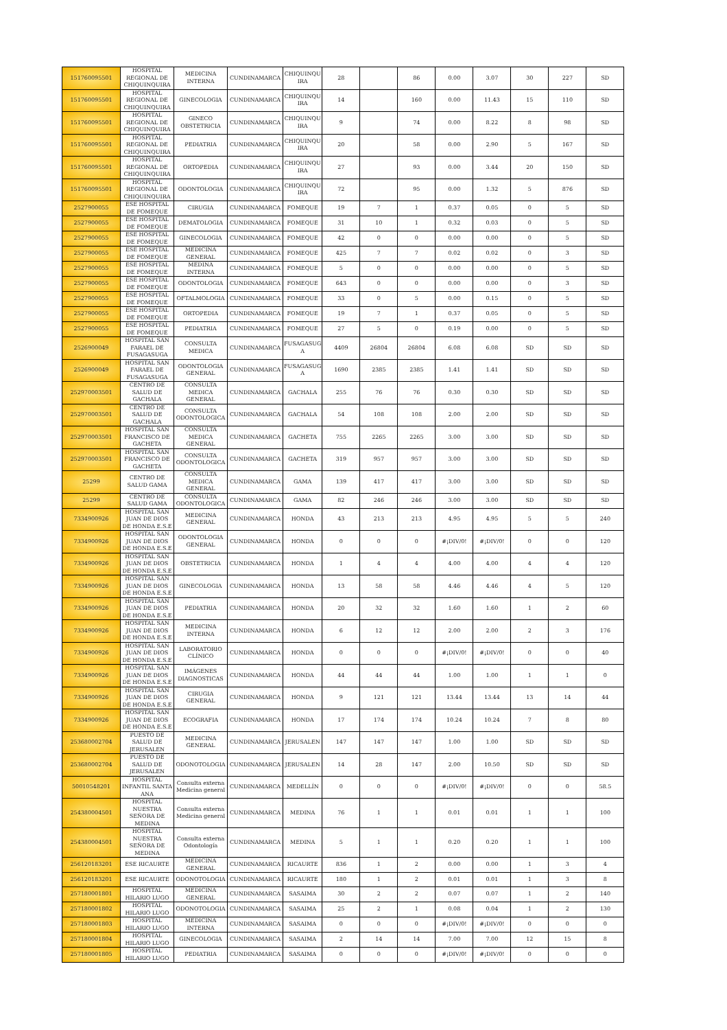| 151760095501 | HOSPITAL REGIONAL DE CHIQUINQUIRA | MEDICINA INTERNA | CUNDINAMARCA | CHIQUINQU IRA | 28 | | 86 | 0.00 | 3.07 | 30 | 227 | SD |
| 151760095501 | HOSPITAL REGIONAL DE CHIQUINQUIRA | GINECOLOGIA | CUNDINAMARCA | CHIQUINQU IRA | 14 | | 160 | 0.00 | 11.43 | 15 | 110 | SD |
| 151760095501 | HOSPITAL REGIONAL DE CHIQUINQUIRA | GINECO OBSTETRICIA | CUNDINAMARCA | CHIQUINQU IRA | 9 | | 74 | 0.00 | 8.22 | 8 | 98 | SD |
| 151760095501 | HOSPITAL REGIONAL DE CHIQUINQUIRA | PEDIATRIA | CUNDINAMARCA | CHIQUINQU IRA | 20 | | 58 | 0.00 | 2.90 | 5 | 167 | SD |
| 151760095501 | HOSPITAL REGIONAL DE CHIQUINQUIRA | ORTOPEDIA | CUNDINAMARCA | CHIQUINQU IRA | 27 | | 93 | 0.00 | 3.44 | 20 | 150 | SD |
| 151760095501 | HOSPITAL REGIONAL DE CHIQUINQUIRA | ODONTOLOGIA | CUNDINAMARCA | CHIQUINQU IRA | 72 | | 95 | 0.00 | 1.32 | 5 | 876 | SD |
| 2527900055 | ESE HOSPITAL DE FOMEQUE | CIRUGIA | CUNDINAMARCA | FOMEQUE | 19 | 7 | 1 | 0.37 | 0.05 | 0 | 5 | SD |
| 2527900055 | ESE HOSPITAL DE FOMEQUE | DEMATOLOGIA | CUNDINAMARCA | FOMEQUE | 31 | 10 | 1 | 0.32 | 0.03 | 0 | 5 | SD |
| 2527900055 | ESE HOSPITAL DE FOMEQUE | GINECOLOGIA | CUNDINAMARCA | FOMEQUE | 42 | 0 | 0 | 0.00 | 0.00 | 0 | 5 | SD |
| 2527900055 | ESE HOSPITAL DE FOMEQUE | MEDICINA GENERAL | CUNDINAMARCA | FOMEQUE | 425 | 7 | 7 | 0.02 | 0.02 | 0 | 3 | SD |
| 2527900055 | ESE HOSPITAL DE FOMEQUE | MEDINA INTERNA | CUNDINAMARCA | FOMEQUE | 5 | 0 | 0 | 0.00 | 0.00 | 0 | 5 | SD |
| 2527900055 | ESE HOSPITAL DE FOMEQUE | ODONTOLOGIA | CUNDINAMARCA | FOMEQUE | 643 | 0 | 0 | 0.00 | 0.00 | 0 | 3 | SD |
| 2527900055 | ESE HOSPITAL DE FOMEQUE | OFTALMOLOGIA | CUNDINAMARCA | FOMEQUE | 33 | 0 | 5 | 0.00 | 0.15 | 0 | 5 | SD |
| 2527900055 | ESE HOSPITAL DE FOMEQUE | ORTOPEDIA | CUNDINAMARCA | FOMEQUE | 19 | 7 | 1 | 0.37 | 0.05 | 0 | 5 | SD |
| 2527900055 | ESE HOSPITAL DE FOMEQUE | PEDIATRIA | CUNDINAMARCA | FOMEQUE | 27 | 5 | 0 | 0.19 | 0.00 | 0 | 5 | SD |
| 2526900049 | HOSPITAL SAN FARAEL DE FUSAGASUGA | CONSULTA MEDICA | CUNDINAMARCA | FUSAGASUG A | 4409 | 26804 | 26804 | 6.08 | 6.08 | SD | SD | SD |
| 2526900049 | HOSPITAL SAN FARAEL DE FUSAGASUGA | ODONTOLOGIA GENERAL | CUNDINAMARCA | FUSAGASUG A | 1690 | 2385 | 2385 | 1.41 | 1.41 | SD | SD | SD |
| 252970003501 | CENTRO DE SALUD DE GACHALA | CONSULTA MEDICA GENERAL | CUNDINAMARCA | GACHALA | 255 | 76 | 76 | 0.30 | 0.30 | SD | SD | SD |
| 252970003501 | CENTRO DE SALUD DE GACHALA | CONSULTA ODONTOLOGICA | CUNDINAMARCA | GACHALA | 54 | 108 | 108 | 2.00 | 2.00 | SD | SD | SD |
| 252970003501 | HOSPITAL SAN FRANCISCO DE GACHETA | CONSULTA MEDICA GENERAL | CUNDINAMARCA | GACHETA | 755 | 2265 | 2265 | 3.00 | 3.00 | SD | SD | SD |
| 252970003501 | HOSPITAL SAN FRANCISCO DE GACHETA | CONSULTA ODONTOLOGICA | CUNDINAMARCA | GACHETA | 319 | 957 | 957 | 3.00 | 3.00 | SD | SD | SD |
| 25299 | CENTRO DE SALUD GAMA | CONSULTA MEDICA GENERAL | CUNDINAMARCA | GAMA | 139 | 417 | 417 | 3.00 | 3.00 | SD | SD | SD |
| 25299 | CENTRO DE SALUD GAMA | CONSULTA ODONTOLOGICA | CUNDINAMARCA | GAMA | 82 | 246 | 246 | 3.00 | 3.00 | SD | SD | SD |
| 7334900926 | HOSPITAL SAN JUAN DE DIOS DE HONDA E.S.E | MEDICINA GENERAL | CUNDINAMARCA | HONDA | 43 | 213 | 213 | 4.95 | 4.95 | 5 | 5 | 240 |
| 7334900926 | HOSPITAL SAN JUAN DE DIOS DE HONDA E.S.E | ODONTOLOGIA GENERAL | CUNDINAMARCA | HONDA | 0 | 0 | 0 | #¡DIV/0! | #¡DIV/0! | 0 | 0 | 120 |
| 7334900926 | HOSPITAL SAN JUAN DE DIOS DE HONDA E.S.E | OBSTETRICIA | CUNDINAMARCA | HONDA | 1 | 4 | 4 | 4.00 | 4.00 | 4 | 4 | 120 |
| 7334900926 | HOSPITAL SAN JUAN DE DIOS DE HONDA E.S.E | GINECOLOGIA | CUNDINAMARCA | HONDA | 13 | 58 | 58 | 4.46 | 4.46 | 4 | 5 | 120 |
| 7334900926 | HOSPITAL SAN JUAN DE DIOS DE HONDA E.S.E | PEDIATRIA | CUNDINAMARCA | HONDA | 20 | 32 | 32 | 1.60 | 1.60 | 1 | 2 | 60 |
| 7334900926 | HOSPITAL SAN JUAN DE DIOS DE HONDA E.S.E | MEDICINA INTERNA | CUNDINAMARCA | HONDA | 6 | 12 | 12 | 2.00 | 2.00 | 2 | 3 | 176 |
| 7334900926 | HOSPITAL SAN JUAN DE DIOS DE HONDA E.S.E | LABORATORIO CLÍNICO | CUNDINAMARCA | HONDA | 0 | 0 | 0 | #¡DIV/0! | #¡DIV/0! | 0 | 0 | 40 |
| 7334900926 | HOSPITAL SAN JUAN DE DIOS DE HONDA E.S.E | IMÁGENES DIAGNOSTICAS | CUNDINAMARCA | HONDA | 44 | 44 | 44 | 1.00 | 1.00 | 1 | 1 | 0 |
| 7334900926 | HOSPITAL SAN JUAN DE DIOS DE HONDA E.S.E | CIRUGIA GENERAL | CUNDINAMARCA | HONDA | 9 | 121 | 121 | 13.44 | 13.44 | 13 | 14 | 44 |
| 7334900926 | HOSPITAL SAN JUAN DE DIOS DE HONDA E.S.E | ECOGRAFIA | CUNDINAMARCA | HONDA | 17 | 174 | 174 | 10.24 | 10.24 | 7 | 8 | 80 |
| 253680002704 | PUESTO DE SALUD DE JERUSALEN | MEDICINA GENERAL | CUNDINAMARCA | JERUSALEN | 147 | 147 | 147 | 1.00 | 1.00 | SD | SD | SD |
| 253680002704 | PUESTO DE SALUD DE JERUSALEN | ODONOTOLOGIA | CUNDINAMARCA | JERUSALEN | 14 | 28 | 147 | 2.00 | 10.50 | SD | SD | SD |
| 50010548201 | HOSPITAL INFANTIL SANTA ANA | Consulta externa Medicina general | CUNDINAMARCA | MEDELLÍN | 0 | 0 | 0 | #¡DIV/0! | #¡DIV/0! | 0 | 0 | 58.5 |
| 254380004501 | HOSPITAL NUESTRA SEÑORA DE MEDINA | Consulta externa Medicina general | CUNDINAMARCA | MEDINA | 76 | 1 | 1 | 0.01 | 0.01 | 1 | 1 | 100 |
| 254380004501 | HOSPITAL NUESTRA SEÑORA DE MEDINA | Consulta externa Odontología | CUNDINAMARCA | MEDINA | 5 | 1 | 1 | 0.20 | 0.20 | 1 | 1 | 100 |
| 256120183201 | ESE RICAURTE | MEDICINA GENERAL | CUNDINAMARCA | RICAURTE | 836 | 1 | 2 | 0.00 | 0.00 | 1 | 3 | 4 |
| 256120183201 | ESE RICAURTE | ODONOTOLOGIA | CUNDINAMARCA | RICAURTE | 180 | 1 | 2 | 0.01 | 0.01 | 1 | 3 | 8 |
| 257180001801 | HOSPITAL HILARIO LUGO | MEDICINA GENERAL | CUNDINAMARCA | SASAIMA | 30 | 2 | 2 | 0.07 | 0.07 | 1 | 2 | 140 |
| 257180001802 | HOSPITAL HILARIO LUGO | ODONOTOLOGIA | CUNDINAMARCA | SASAIMA | 25 | 2 | 1 | 0.08 | 0.04 | 1 | 2 | 130 |
| 257180001803 | HOSPITAL HILARIO LUGO | MEDICINA INTERNA | CUNDINAMARCA | SASAIMA | 0 | 0 | 0 | #¡DIV/0! | #¡DIV/0! | 0 | 0 | 0 |
| 257180001804 | HOSPITAL HILARIO LUGO | GINECOLOGIA | CUNDINAMARCA | SASAIMA | 2 | 14 | 14 | 7.00 | 7.00 | 12 | 15 | 8 |
| 257180001805 | HOSPITAL HILARIO LUGO | PEDIATRIA | CUNDINAMARCA | SASAIMA | 0 | 0 | 0 | #¡DIV/0! | #¡DIV/0! | 0 | 0 | 0 |